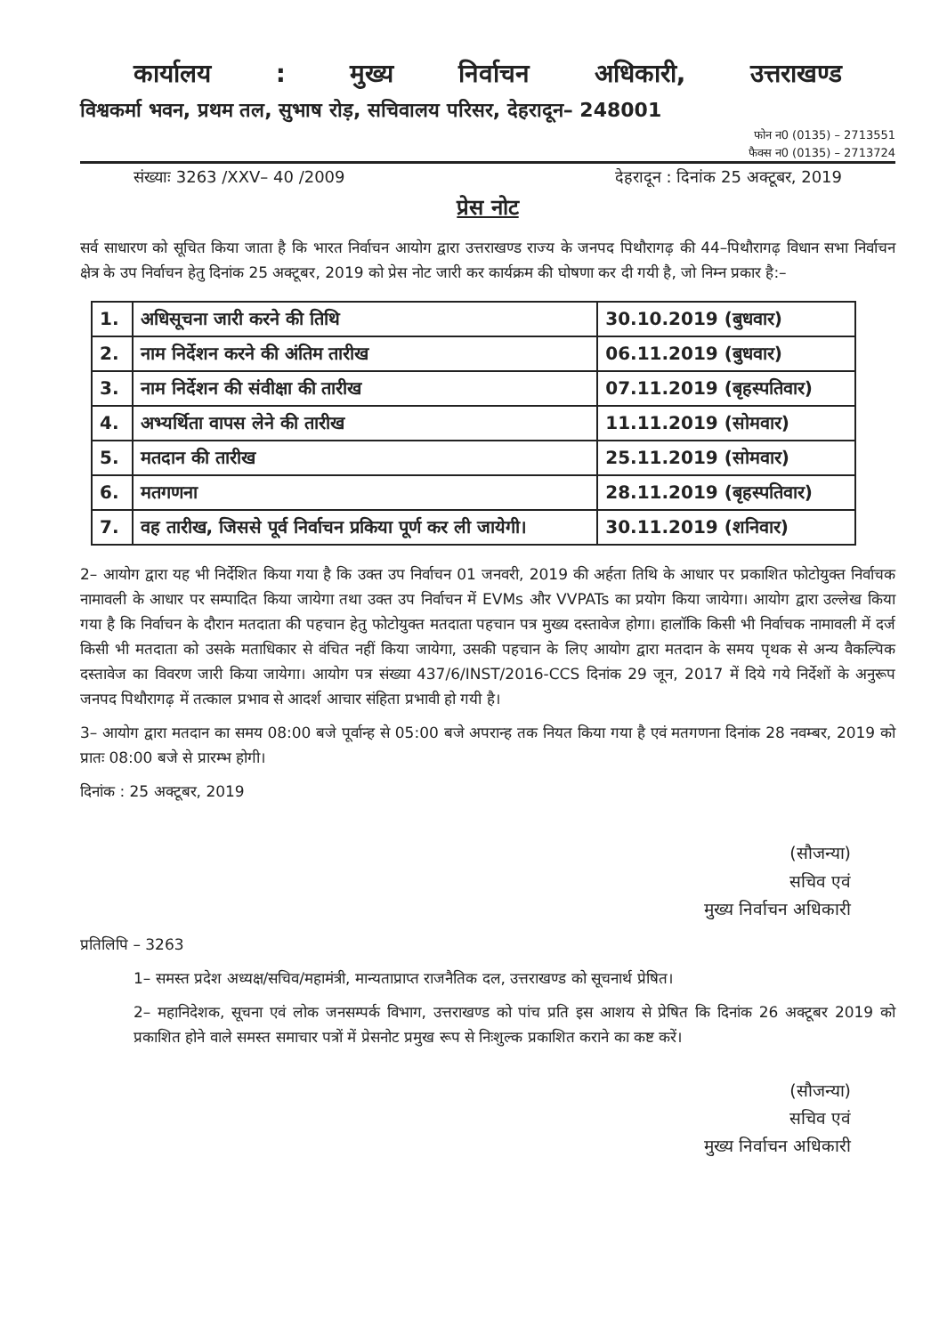कार्यालय: मुख्य निर्वाचन अधिकारी, उत्तराखण्ड
विश्वकर्मा भवन, प्रथम तल, सुभाष रोड़, सचिवालय परिसर, देहरादून– 248001
फोन न0 (0135) – 2713551
फैक्स न0 (0135) – 2713724
संख्याः 3263 /XXV– 40 /2009 देहरादून : दिनांक 25 अक्टूबर, 2019
प्रेस नोट
सर्व साधारण को सूचित किया जाता है कि भारत निर्वाचन आयोग द्वारा उत्तराखण्ड राज्य के जनपद पिथौरागढ़ की 44–पिथौरागढ़ विधान सभा निर्वाचन क्षेत्र के उप निर्वाचन हेतु दिनांक 25 अक्टूबर, 2019 को प्रेस नोट जारी कर कार्यक्रम की घोषणा कर दी गयी है, जो निम्न प्रकार है:–
| 1. | अधिसूचना जारी करने की तिथि | 30.10.2019 (बुधवार) |
| 2. | नाम निर्देशन करने की अंतिम तारीख | 06.11.2019 (बुधवार) |
| 3. | नाम निर्देशन की संवीक्षा की तारीख | 07.11.2019 (बृहस्पतिवार) |
| 4. | अभ्यर्थिता वापस लेने की तारीख | 11.11.2019 (सोमवार) |
| 5. | मतदान की तारीख | 25.11.2019 (सोमवार) |
| 6. | मतगणना | 28.11.2019 (बृहस्पतिवार) |
| 7. | वह तारीख, जिससे पूर्व निर्वाचन प्रकिया पूर्ण कर ली जायेगी। | 30.11.2019 (शनिवार) |
2– आयोग द्वारा यह भी निर्देशित किया गया है कि उक्त उप निर्वाचन 01 जनवरी, 2019 की अर्हता तिथि के आधार पर प्रकाशित फोटोयुक्त निर्वाचक नामावली के आधार पर सम्पादित किया जायेगा तथा उक्त उप निर्वाचन में EVMs और VVPATs का प्रयोग किया जायेगा। आयोग द्वारा उल्लेख किया गया है कि निर्वाचन के दौरान मतदाता की पहचान हेतु फोटोयुक्त मतदाता पहचान पत्र मुख्य दस्तावेज होगा। हालॉकि किसी भी निर्वाचक नामावली में दर्ज किसी भी मतदाता को उसके मताधिकार से वंचित नहीं किया जायेगा, उसकी पहचान के लिए आयोग द्वारा मतदान के समय पृथक से अन्य वैकल्पिक दस्तावेज का विवरण जारी किया जायेगा। आयोग पत्र संख्या 437/6/INST/2016-CCS दिनांक 29 जून, 2017 में दिये गये निर्देशों के अनुरूप जनपद पिथौरागढ़ में तत्काल प्रभाव से आदर्श आचार संहिता प्रभावी हो गयी है।
3– आयोग द्वारा मतदान का समय 08:00 बजे पूर्वान्ह से 05:00 बजे अपरान्ह तक नियत किया गया है एवं मतगणना दिनांक 28 नवम्बर, 2019 को प्रातः 08:00 बजे से प्रारम्भ होगी।
दिनांक : 25 अक्टूबर, 2019
(सौजन्या)
सचिव एवं
मुख्य निर्वाचन अधिकारी
प्रतिलिपि – 3263
1– समस्त प्रदेश अध्यक्ष/सचिव/महामंत्री, मान्यताप्राप्त राजनैतिक दल, उत्तराखण्ड को सूचनार्थ प्रेषित।
2– महानिदेशक, सूचना एवं लोक जनसम्पर्क विभाग, उत्तराखण्ड को पांच प्रति इस आशय से प्रेषित कि दिनांक 26 अक्टूबर 2019 को प्रकाशित होने वाले समस्त समाचार पत्रों में प्रेसनोट प्रमुख रूप से निःशुल्क प्रकाशित कराने का कष्ट करें।
(सौजन्या)
सचिव एवं
मुख्य निर्वाचन अधिकारी